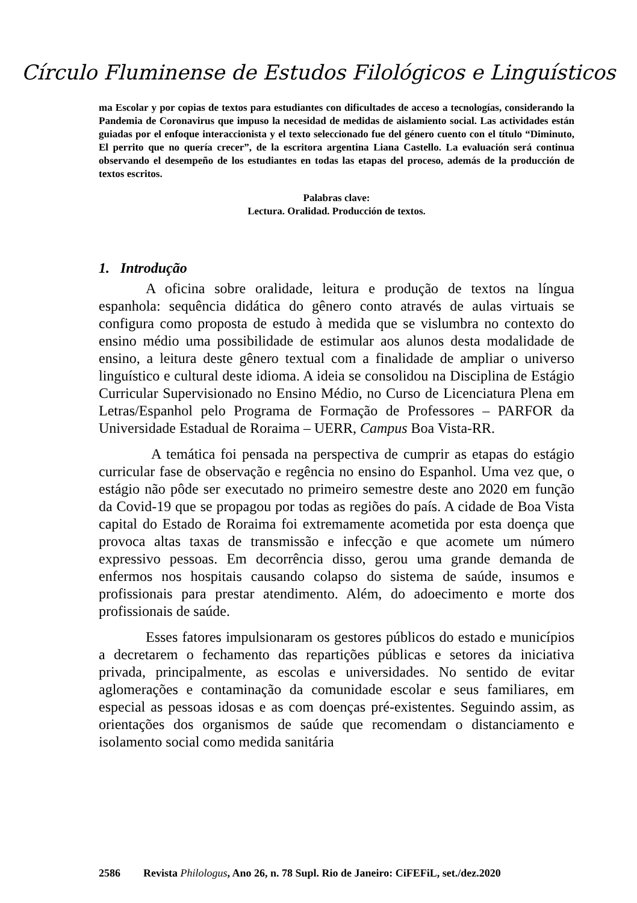Círculo Fluminense de Estudos Filológicos e Linguísticos
ma Escolar y por copias de textos para estudiantes con dificultades de acceso a tecnologías, considerando la Pandemia de Coronavirus que impuso la necesidad de medidas de aislamiento social. Las actividades están guiadas por el enfoque interaccionista y el texto seleccionado fue del género cuento con el título “Diminuto, El perrito que no quería crecer”, de la escritora argentina Liana Castello. La evaluación será continua observando el desempeño de los estudiantes en todas las etapas del proceso, además de la producción de textos escritos.
Palabras clave:
Lectura. Oralidad. Producción de textos.
1. Introdução
A oficina sobre oralidade, leitura e produção de textos na língua espanhola: sequência didática do gênero conto através de aulas virtuais se configura como proposta de estudo à medida que se vislumbra no contexto do ensino médio uma possibilidade de estimular aos alunos desta modalidade de ensino, a leitura deste gênero textual com a finalidade de ampliar o universo linguístico e cultural deste idioma. A ideia se consolidou na Disciplina de Estágio Curricular Supervisionado no Ensino Médio, no Curso de Licenciatura Plena em Letras/Espanhol pelo Programa de Formação de Professores – PARFOR da Universidade Estadual de Roraima – UERR, Campus Boa Vista-RR.
A temática foi pensada na perspectiva de cumprir as etapas do estágio curricular fase de observação e regência no ensino do Espanhol. Uma vez que, o estágio não pôde ser executado no primeiro semestre deste ano 2020 em função da Covid-19 que se propagou por todas as regiões do país. A cidade de Boa Vista capital do Estado de Roraima foi extremamente acometida por esta doença que provoca altas taxas de transmissão e infecção e que acomete um número expressivo pessoas. Em decorrência disso, gerou uma grande demanda de enfermos nos hospitais causando colapso do sistema de saúde, insumos e profissionais para prestar atendimento. Além, do adoecimento e morte dos profissionais de saúde.
Esses fatores impulsionaram os gestores públicos do estado e municípios a decretarem o fechamento das repartições públicas e setores da iniciativa privada, principalmente, as escolas e universidades. No sentido de evitar aglomerações e contaminação da comunidade escolar e seus familiares, em especial as pessoas idosas e as com doenças pré-existentes. Seguindo assim, as orientações dos organismos de saúde que recomendam o distanciamento e isolamento social como medida sanitária
2586 Revista Philologus, Ano 26, n. 78 Supl. Rio de Janeiro: CiFEFiL, set./dez.2020